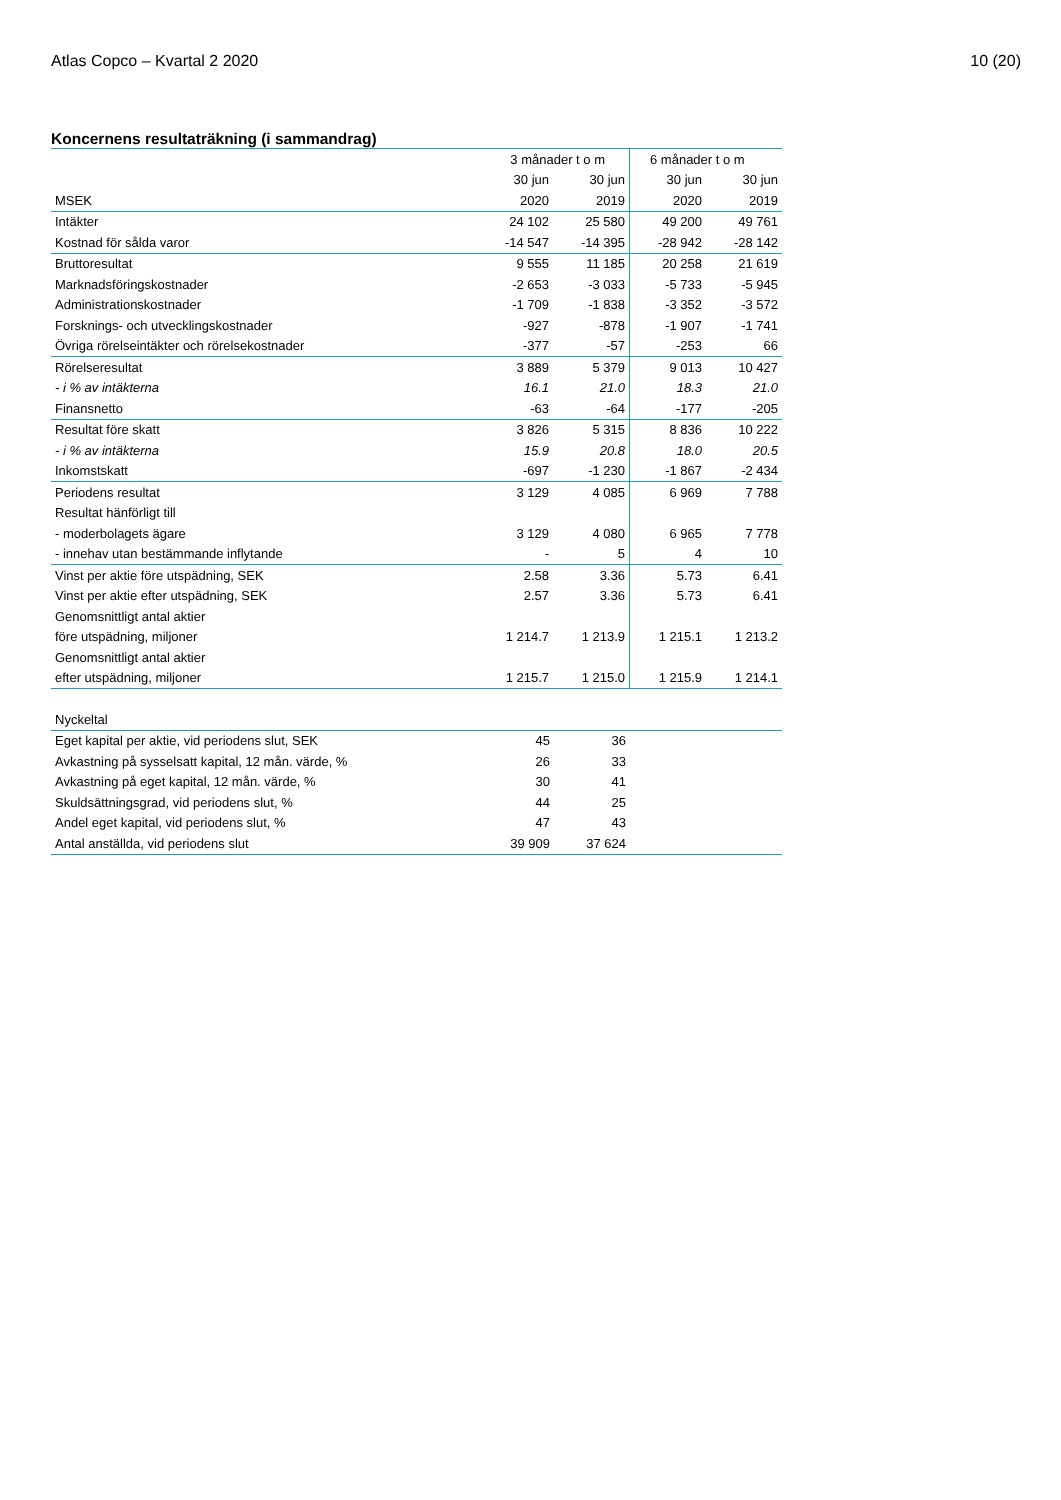Atlas Copco – Kvartal 2 2020 10 (20)
Koncernens resultaträkning (i sammandrag)
| | 3 månader t o m | | 6 månader t o m | |
| --- | --- | --- | --- | --- |
| | 30 jun | 30 jun | 30 jun | 30 jun |
| MSEK | 2020 | 2019 | 2020 | 2019 |
| Intäkter | 24 102 | 25 580 | 49 200 | 49 761 |
| Kostnad för sålda varor | -14 547 | -14 395 | -28 942 | -28 142 |
| Bruttoresultat | 9 555 | 11 185 | 20 258 | 21 619 |
| Marknadsföringskostnader | -2 653 | -3 033 | -5 733 | -5 945 |
| Administrationskostnader | -1 709 | -1 838 | -3 352 | -3 572 |
| Forsknings- och utvecklingskostnader | -927 | -878 | -1 907 | -1 741 |
| Övriga rörelseintäkter och rörelsekostnader | -377 | -57 | -253 | 66 |
| Rörelseresultat | 3 889 | 5 379 | 9 013 | 10 427 |
| - i % av intäkterna | 16.1 | 21.0 | 18.3 | 21.0 |
| Finansnetto | -63 | -64 | -177 | -205 |
| Resultat före skatt | 3 826 | 5 315 | 8 836 | 10 222 |
| - i % av intäkterna | 15.9 | 20.8 | 18.0 | 20.5 |
| Inkomstskatt | -697 | -1 230 | -1 867 | -2 434 |
| Periodens resultat | 3 129 | 4 085 | 6 969 | 7 788 |
| Resultat hänförligt till | | | | |
| - moderbolagets ägare | 3 129 | 4 080 | 6 965 | 7 778 |
| - innehav utan bestämmande inflytande | - | 5 | 4 | 10 |
| Vinst per aktie före utspädning, SEK | 2.58 | 3.36 | 5.73 | 6.41 |
| Vinst per aktie efter utspädning, SEK | 2.57 | 3.36 | 5.73 | 6.41 |
| Genomsnittligt antal aktier | | | | |
| före utspädning, miljoner | 1 214.7 | 1 213.9 | 1 215.1 | 1 213.2 |
| Genomsnittligt antal aktier | | | | |
| efter utspädning, miljoner | 1 215.7 | 1 215.0 | 1 215.9 | 1 214.1 |
| Nyckeltal | | | | |
| Eget kapital per aktie, vid periodens slut, SEK | 45 | 36 | | |
| Avkastning på sysselsatt kapital, 12 mån. värde, % | 26 | 33 | | |
| Avkastning på eget kapital, 12 mån. värde, % | 30 | 41 | | |
| Skuldsättningsgrad, vid periodens slut, % | 44 | 25 | | |
| Andel eget kapital, vid periodens slut, % | 47 | 43 | | |
| Antal anställda, vid periodens slut | 39 909 | 37 624 | | |